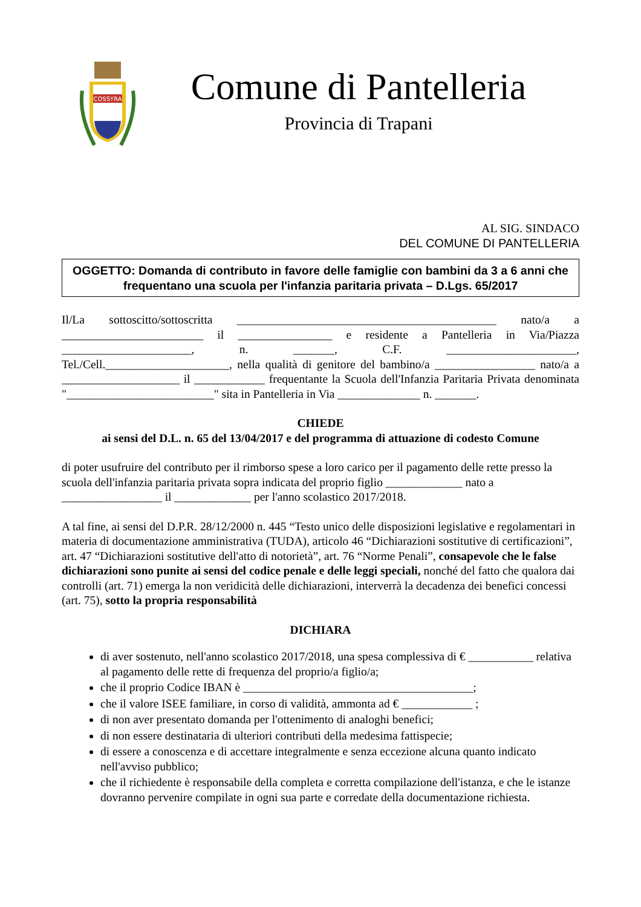COSSYRA
Comune di Pantelleria
Provincia di Trapani
AL SIG. SINDACO
DEL COMUNE DI PANTELLERIA
OGGETTO: Domanda di contributo in favore delle famiglie con bambini da 3 a 6 anni che frequentano una scuola per l'infanzia paritaria privata – D.Lgs. 65/2017
Il/La sottoscitto/sottoscritta ____________________________________________ nato/a a ________________________ il ________________ e residente a Pantelleria in Via/Piazza ______________________, n. _______, C.F. ______________________, Tel./Cell._____________________, nella qualità di genitore del bambino/a _________________ nato/a a ____________________ il ____________ frequentante la Scuola dell'Infanzia Paritaria Privata denominata "_________________________" sita in Pantelleria in Via ______________ n. _______.
CHIEDE
ai sensi del D.L. n. 65 del 13/04/2017 e del programma di attuazione di codesto Comune
di poter usufruire del contributo per il rimborso spese a loro carico per il pagamento delle rette presso la scuola dell'infanzia paritaria privata sopra indicata del proprio figlio _____________ nato a _________________ il _____________ per l'anno scolastico 2017/2018.
A tal fine, ai sensi del D.P.R. 28/12/2000 n. 445 “Testo unico delle disposizioni legislative e regolamentari in materia di documentazione amministrativa (TUDA), articolo 46 “Dichiarazioni sostitutive di certificazioni”, art. 47 “Dichiarazioni sostitutive dell'atto di notorietà”, art. 76 “Norme Penali”, consapevole che le false dichiarazioni sono punite ai sensi del codice penale e delle leggi speciali, nonché del fatto che qualora dai controlli (art. 71) emerga la non veridicità delle dichiarazioni, interverrà la decadenza dei benefici concessi (art. 75), sotto la propria responsabilità
DICHIARA
di aver sostenuto, nell'anno scolastico 2017/2018, una spesa complessiva di € ___________ relativa al pagamento delle rette di frequenza del proprio/a figlio/a;
che il proprio Codice IBAN è _______________________________________;
che il valore ISEE familiare, in corso di validità, ammonta ad € ____________ ;
di non aver presentato domanda per l'ottenimento di analoghi benefici;
di non essere destinataria di ulteriori contributi della medesima fattispecie;
di essere a conoscenza e di accettare integralmente e senza eccezione alcuna quanto indicato nell'avviso pubblico;
che il richiedente è responsabile della completa e corretta compilazione dell'istanza, e che le istanze dovranno pervenire compilate in ogni sua parte e corredate della documentazione richiesta.